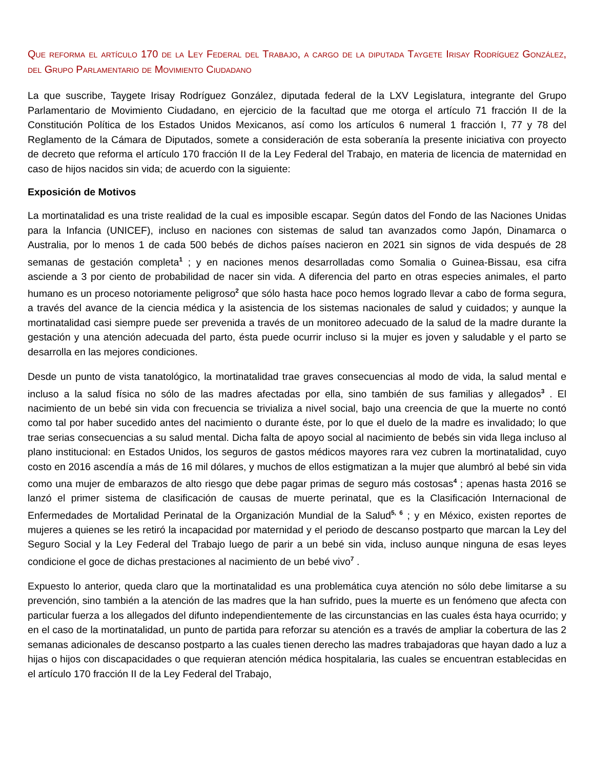Que reforma el artículo 170 de la Ley Federal del Trabajo, a cargo de la diputada Taygete Irisay Rodríguez González, del Grupo Parlamentario de Movimiento Ciudadano
La que suscribe, Taygete Irisay Rodríguez González, diputada federal de la LXV Legislatura, integrante del Grupo Parlamentario de Movimiento Ciudadano, en ejercicio de la facultad que me otorga el artículo 71 fracción II de la Constitución Política de los Estados Unidos Mexicanos, así como los artículos 6 numeral 1 fracción I, 77 y 78 del Reglamento de la Cámara de Diputados, somete a consideración de esta soberanía la presente iniciativa con proyecto de decreto que reforma el artículo 170 fracción II de la Ley Federal del Trabajo, en materia de licencia de maternidad en caso de hijos nacidos sin vida; de acuerdo con la siguiente:
Exposición de Motivos
La mortinatalidad es una triste realidad de la cual es imposible escapar. Según datos del Fondo de las Naciones Unidas para la Infancia (UNICEF), incluso en naciones con sistemas de salud tan avanzados como Japón, Dinamarca o Australia, por lo menos 1 de cada 500 bebés de dichos países nacieron en 2021 sin signos de vida después de 28 semanas de gestación completa<sup>1</sup> ; y en naciones menos desarrolladas como Somalia o Guinea-Bissau, esa cifra asciende a 3 por ciento de probabilidad de nacer sin vida. A diferencia del parto en otras especies animales, el parto humano es un proceso notoriamente peligroso<sup>2</sup> que sólo hasta hace poco hemos logrado llevar a cabo de forma segura, a través del avance de la ciencia médica y la asistencia de los sistemas nacionales de salud y cuidados; y aunque la mortinatalidad casi siempre puede ser prevenida a través de un monitoreo adecuado de la salud de la madre durante la gestación y una atención adecuada del parto, ésta puede ocurrir incluso si la mujer es joven y saludable y el parto se desarrolla en las mejores condiciones.
Desde un punto de vista tanatológico, la mortinatalidad trae graves consecuencias al modo de vida, la salud mental e incluso a la salud física no sólo de las madres afectadas por ella, sino también de sus familias y allegados<sup>3</sup> . El nacimiento de un bebé sin vida con frecuencia se trivializa a nivel social, bajo una creencia de que la muerte no contó como tal por haber sucedido antes del nacimiento o durante éste, por lo que el duelo de la madre es invalidado; lo que trae serias consecuencias a su salud mental. Dicha falta de apoyo social al nacimiento de bebés sin vida llega incluso al plano institucional: en Estados Unidos, los seguros de gastos médicos mayores rara vez cubren la mortinatalidad, cuyo costo en 2016 ascendía a más de 16 mil dólares, y muchos de ellos estigmatizan a la mujer que alumbró al bebé sin vida como una mujer de embarazos de alto riesgo que debe pagar primas de seguro más costosas<sup>4</sup> ; apenas hasta 2016 se lanzó el primer sistema de clasificación de causas de muerte perinatal, que es la Clasificación Internacional de Enfermedades de Mortalidad Perinatal de la Organización Mundial de la Salud<sup>5, 6</sup> ; y en México, existen reportes de mujeres a quienes se les retiró la incapacidad por maternidad y el periodo de descanso postparto que marcan la Ley del Seguro Social y la Ley Federal del Trabajo luego de parir a un bebé sin vida, incluso aunque ninguna de esas leyes condicione el goce de dichas prestaciones al nacimiento de un bebé vivo<sup>7</sup> .
Expuesto lo anterior, queda claro que la mortinatalidad es una problemática cuya atención no sólo debe limitarse a su prevención, sino también a la atención de las madres que la han sufrido, pues la muerte es un fenómeno que afecta con particular fuerza a los allegados del difunto independientemente de las circunstancias en las cuales ésta haya ocurrido; y en el caso de la mortinatalidad, un punto de partida para reforzar su atención es a través de ampliar la cobertura de las 2 semanas adicionales de descanso postparto a las cuales tienen derecho las madres trabajadoras que hayan dado a luz a hijas o hijos con discapacidades o que requieran atención médica hospitalaria, las cuales se encuentran establecidas en el artículo 170 fracción II de la Ley Federal del Trabajo,